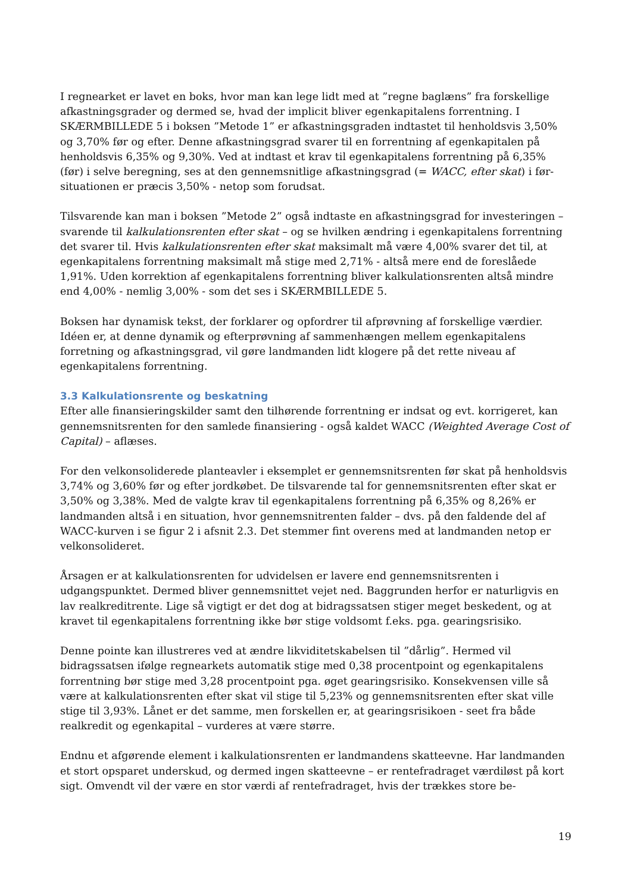I regnearket er lavet en boks, hvor man kan lege lidt med at ”regne baglæns” fra forskellige afkastningsgrader og dermed se, hvad der implicit bliver egenkapitalens forrentning. I SKÆRMBILLEDE 5 i boksen ”Metode 1” er afkastningsgraden indtastet til henholdsvis 3,50% og 3,70% før og efter. Denne afkastningsgrad svarer til en forrentning af egenkapitalen på henholdsvis 6,35% og 9,30%. Ved at indtast et krav til egenkapitalens forrentning på 6,35% (før) i selve beregning, ses at den gennemsnitlige afkastningsgrad (= WACC, efter skat) i før-situationen er præcis 3,50% - netop som forudsat.
Tilsvarende kan man i boksen ”Metode 2” også indtaste en afkastningsgrad for investeringen – svarende til kalkulationsrenten efter skat – og se hvilken ændring i egenkapitalens forrentning det svarer til. Hvis kalkulationsrenten efter skat maksimalt må være 4,00% svarer det til, at egenkapitalens forrentning maksimalt må stige med 2,71% - altså mere end de foreslåede 1,91%. Uden korrektion af egenkapitalens forrentning bliver kalkulationsrenten altså mindre end 4,00% - nemlig 3,00% - som det ses i SKÆRMBILLEDE 5.
Boksen har dynamisk tekst, der forklarer og opfordrer til afprøvning af forskellige værdier. Idéen er, at denne dynamik og efterprøvning af sammenhængen mellem egenkapitalens forretning og afkastningsgrad, vil gøre landmanden lidt klogere på det rette niveau af egenkapitalens forrentning.
3.3 Kalkulationsrente og beskatning
Efter alle finansieringskilder samt den tilhørende forrentning er indsat og evt. korrigeret, kan gennemsnitsrenten for den samlede finansiering - også kaldet WACC (Weighted Average Cost of Capital) – aflæses.
For den velkonsoliderede planteavler i eksemplet er gennemsnitsrenten før skat på henholdsvis 3,74% og 3,60% før og efter jordkøbet. De tilsvarende tal for gennemsnitsrenten efter skat er 3,50% og 3,38%. Med de valgte krav til egenkapitalens forrentning på 6,35% og 8,26% er landmanden altså i en situation, hvor gennemsnitrenten falder – dvs. på den faldende del af WACC-kurven i se figur 2 i afsnit 2.3. Det stemmer fint overens med at landmanden netop er velkonsolideret.
Årsagen er at kalkulationsrenten for udvidelsen er lavere end gennemsnitsrenten i udgangspunktet. Dermed bliver gennemsnittet vejet ned. Baggrunden herfor er naturligvis en lav realkreditrente. Lige så vigtigt er det dog at bidragssatsen stiger meget beskedent, og at kravet til egenkapitalens forrentning ikke bør stige voldsomt f.eks. pga. gearingsrisiko.
Denne pointe kan illustreres ved at ændre likviditetskabelsen til ”dårlig”. Hermed vil bidragssatsen ifølge regnearkets automatik stige med 0,38 procentpoint og egenkapitalens forrentning bør stige med 3,28 procentpoint pga. øget gearingsrisiko. Konsekvensen ville så være at kalkulationsrenten efter skat vil stige til 5,23% og gennemsnitsrenten efter skat ville stige til 3,93%. Lånet er det samme, men forskellen er, at gearingsrisikoen - seet fra både realkredit og egenkapital – vurderes at være større.
Endnu et afgørende element i kalkulationsrenten er landmandens skatteevne. Har landmanden et stort opsparet underskud, og dermed ingen skatteevne – er rentefradraget værdiløst på kort sigt. Omvendt vil der være en stor værdi af rentefradraget, hvis der trækkes store be-
19